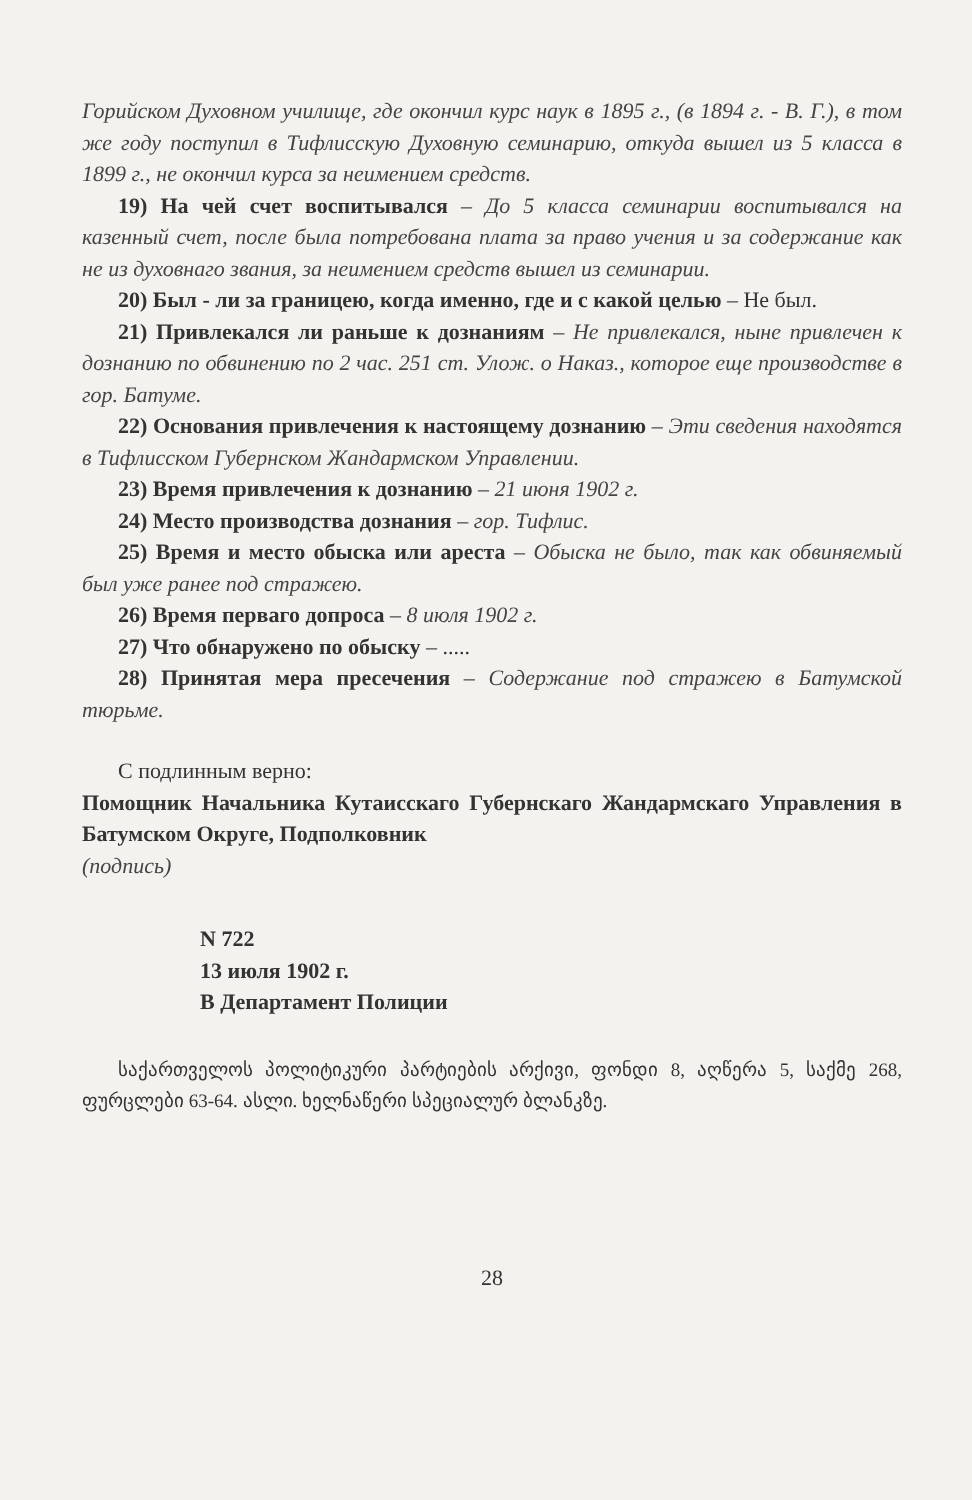Горийском Духовном училище, где окончил курс наук в 1895 г., (в 1894 г. - В. Г.), в том же году поступил в Тифлисскую Духовную семинарию, откуда вышел из 5 класса в 1899 г., не окончил курса за неимением средств.
19) На чей счет воспитывался – До 5 класса семинарии воспитывался на казенный счет, после была потребована плата за право учения и за содержание как не из духовнаго звания, за неимением средств вышел из семинарии.
20) Был - ли за границею, когда именно, где и с какой целью – Не был.
21) Привлекался ли раньше к дознаниям – Не привлекался, ныне привлечен к дознанию по обвинению по 2 час. 251 ст. Улож. о Наказ., которое еще производстве в гор. Батуме.
22) Основания привлечения к настоящему дознанию – Эти сведения находятся в Тифлисском Губернском Жандармском Управлении.
23) Время привлечения к дознанию – 21 июня 1902 г.
24) Место производства дознания – гор. Тифлис.
25) Время и место обыска или ареста – Обыска не было, так как обвиняемый был уже ранее под стражею.
26) Время перваго допроса – 8 июля 1902 г.
27) Что обнаружено по обыску – .....
28) Принятая мера пресечения – Содержание под стражею в Батумской тюрьме.
С подлинным верно:
Помощник Начальника Кутаисскаго Губернскаго Жандармскаго Управления в Батумском Округе, Подполковник
(подпись)
N 722
13 июля 1902 г.
В Департамент Полиции
საქართველოს პოლიტიკური პარტიების არქივი, ფონდი 8, აღწერა 5, საქმე 268, ფურცლები 63-64. ასლი. ხელნაწერი სპეციალურ ბლანკზე.
28